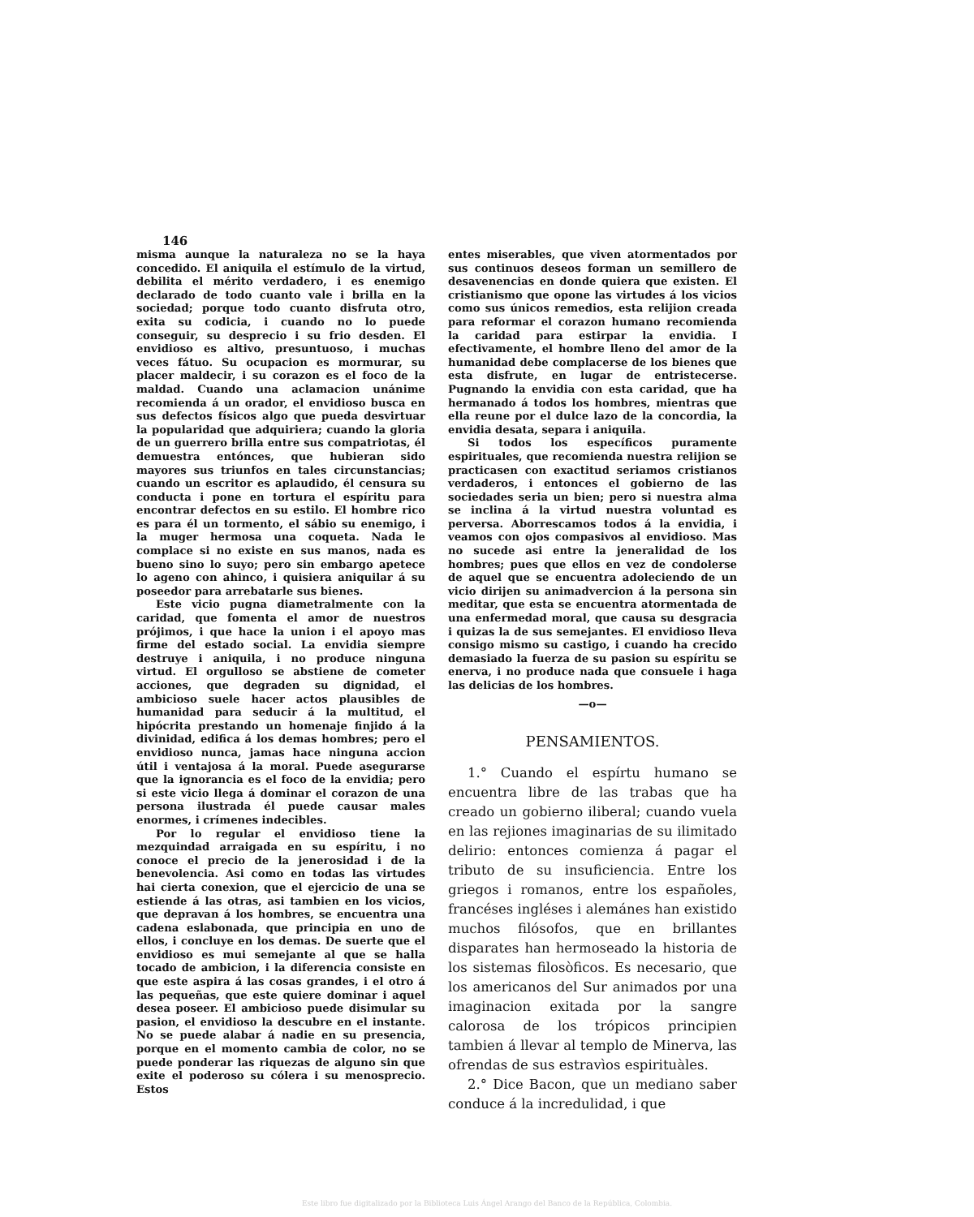146
misma aunque la naturaleza no se la haya concedido. El aniquila el estímulo de la virtud, debilita el mérito verdadero, i es enemigo declarado de todo cuanto vale i brilla en la sociedad; porque todo cuanto disfruta otro, exita su codicia, i cuando no lo puede conseguir, su desprecio i su frio desden. El envidioso es altivo, presuntuoso, i muchas veces fátuo. Su ocupacion es mormurar, su placer maldecir, i su corazon es el foco de la maldad. Cuando una aclamacion unánime recomienda á un orador, el envidioso busca en sus defectos físicos algo que pueda desvirtuar la popularidad que adquiriera; cuando la gloria de un guerrero brilla entre sus compatriotas, él demuestra entónces, que hubieran sido mayores sus triunfos en tales circunstancias; cuando un escritor es aplaudido, él censura su conducta i pone en tortura el espíritu para encontrar defectos en su estilo. El hombre rico es para él un tormento, el sábio su enemigo, i la muger hermosa una coqueta. Nada le complace si no existe en sus manos, nada es bueno sino lo suyo; pero sin embargo apetece lo ageno con ahinco, i quisiera aniquilar á su poseedor para arrebatarle sus bienes.
Este vicio pugna diametralmente con la caridad, que fomenta el amor de nuestros prójimos, i que hace la union i el apoyo mas firme del estado social. La envidia siempre destruye i aniquila, i no produce ninguna virtud. El orgulloso se abstiene de cometer acciones, que degraden su dignidad, el ambicioso suele hacer actos plausibles de humanidad para seducir á la multitud, el hipócrita prestando un homenaje finjido á la divinidad, edifica á los demas hombres; pero el envidioso nunca, jamas hace ninguna accion útil i ventajosa á la moral. Puede asegurarse que la ignorancia es el foco de la envidia; pero si este vicio llega á dominar el corazon de una persona ilustrada él puede causar males enormes, i crímenes indecibles.
Por lo regular el envidioso tiene la mezquindad arraigada en su espíritu, i no conoce el precio de la jenerosidad i de la benevolencia. Asi como en todas las virtudes hai cierta conexion, que el ejercicio de una se estiende á las otras, asi tambien en los vicios, que depravan á los hombres, se encuentra una cadena eslabonada, que principia en uno de ellos, i concluye en los demas. De suerte que el envidioso es mui semejante al que se halla tocado de ambicion, i la diferencia consiste en que este aspira á las cosas grandes, i el otro á las pequeñas, que este quiere dominar i aquel desea poseer. El ambicioso puede disimular su pasion, el envidioso la descubre en el instante. No se puede alabar á nadie en su presencia, porque en el momento cambia de color, no se puede ponderar las riquezas de alguno sin que exite el poderoso su cólera i su menosprecio. Estos
entes miserables, que viven atormentados por sus continuos deseos forman un semillero de desavenencias en donde quiera que existen. El cristianismo que opone las virtudes á los vicios como sus únicos remedios, esta relijion creada para reformar el corazon humano recomienda la caridad para estirpar la envidia. I efectivamente, el hombre lleno del amor de la humanidad debe complacerse de los bienes que esta disfrute, en lugar de entristecerse. Pugnando la envidia con esta caridad, que ha hermanado á todos los hombres, mientras que ella reune por el dulce lazo de la concordia, la envidia desata, separa i aniquila.
Si todos los específicos puramente espirituales, que recomienda nuestra relijion se practicasen con exactitud seriamos cristianos verdaderos, i entonces el gobierno de las sociedades seria un bien; pero si nuestra alma se inclina á la virtud nuestra voluntad es perversa. Aborrescamos todos á la envidia, i veamos con ojos compasivos al envidioso. Mas no sucede asi entre la jeneralidad de los hombres; pues que ellos en vez de condolerse de aquel que se encuentra adoleciendo de un vicio dirijen su animadvercion á la persona sin meditar, que esta se encuentra atormentada de una enfermedad moral, que causa su desgracia i quizas la de sus semejantes. El envidioso lleva consigo mismo su castigo, i cuando ha crecido demasiado la fuerza de su pasion su espíritu se enerva, i no produce nada que consuele i haga las delicias de los hombres.
—o—
PENSAMIENTOS.
1.° Cuando el espírtu humano se encuentra libre de las trabas que ha creado un gobierno iliberal; cuando vuela en las rejiones imaginarias de su ilimitado delirio: entonces comienza á pagar el tributo de su insuficiencia. Entre los griegos i romanos, entre los españoles, francéses ingléses i alemánes han existido muchos filósofos, que en brillantes disparates han hermoseado la historia de los sistemas filosòficos. Es necesario, que los americanos del Sur animados por una imaginacion exitada por la sangre calorosa de los trópicos principien tambien á llevar al templo de Minerva, las ofrendas de sus estravìos espirituàles.
2.° Dice Bacon, que un mediano saber conduce á la incredulidad, i que
Este libro fue digitalizado por la Biblioteca Luis Ángel Arango del Banco de la República, Colombia.